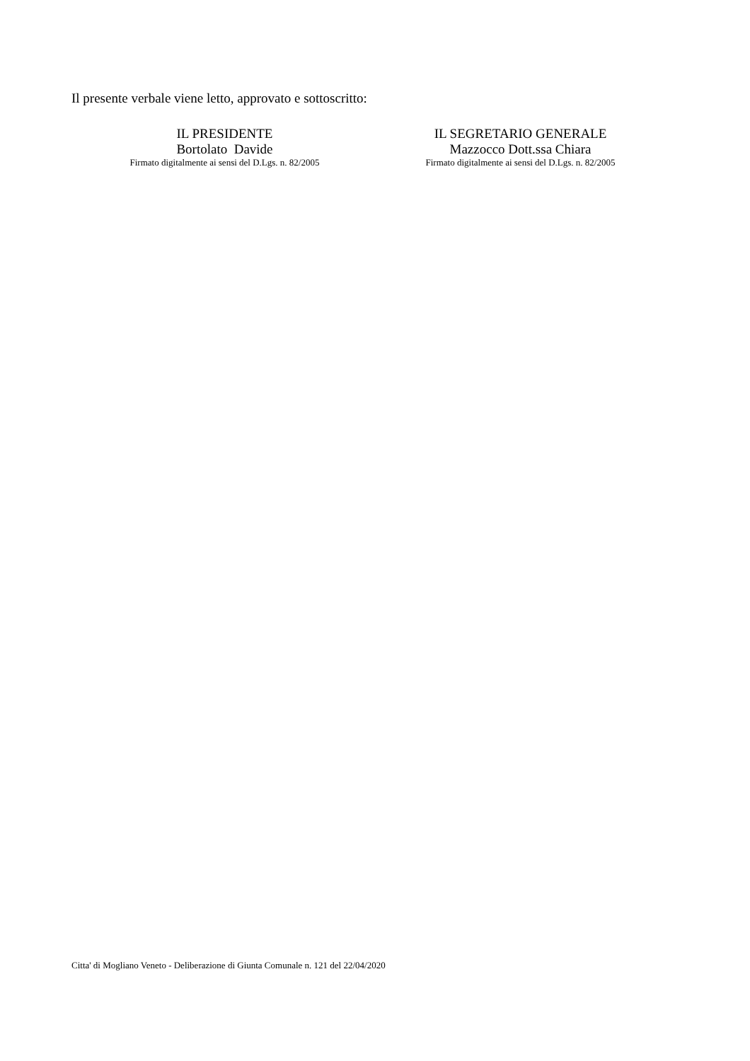Il presente verbale viene letto, approvato e sottoscritto:
IL PRESIDENTE
Bortolato Davide
Firmato digitalmente ai sensi del D.Lgs. n. 82/2005
IL SEGRETARIO GENERALE
Mazzocco Dott.ssa Chiara
Firmato digitalmente ai sensi del D.Lgs. n. 82/2005
Citta' di Mogliano Veneto - Deliberazione di Giunta Comunale n. 121 del 22/04/2020